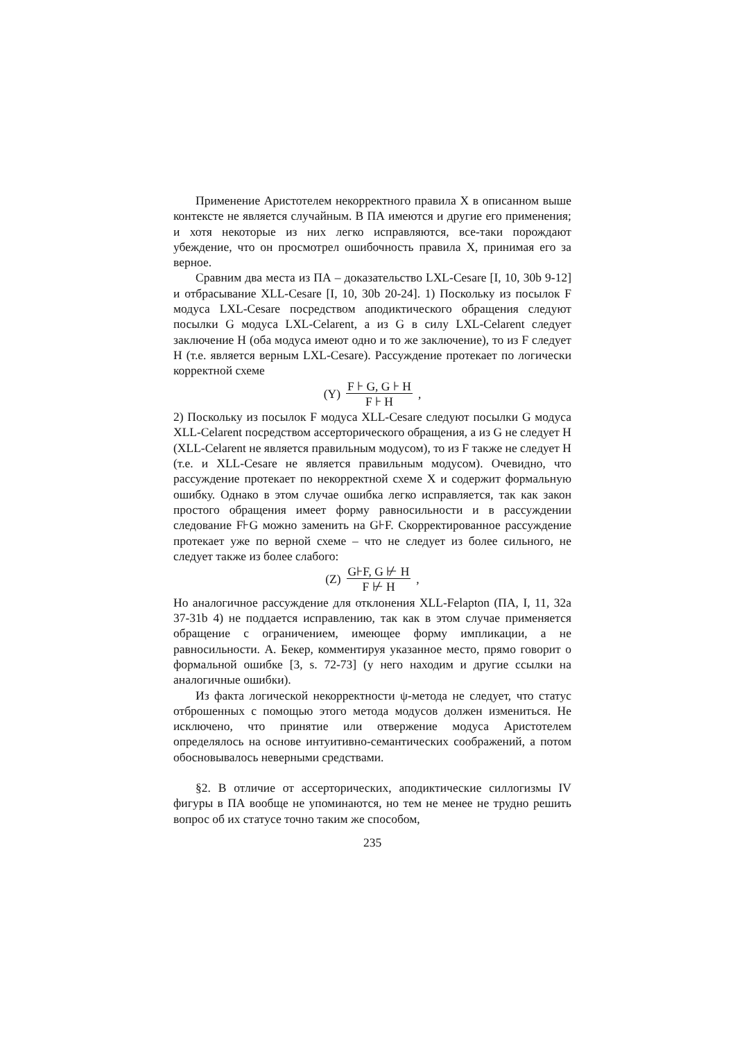Применение Аристотелем некорректного правила X в описанном выше контексте не является случайным. В ПА имеются и другие его применения; и хотя некоторые из них легко исправляются, все-таки порождают убеждение, что он просмотрел ошибочность правила X, принимая его за верное.
Сравним два места из ПА – доказательство LXL-Cesare [I, 10, 30b 9-12] и отбрасывание XLL-Cesare [I, 10, 30b 20-24]. 1) Поскольку из посылок F модуса LXL-Cesare посредством аподиктического обращения следуют посылки G модуса LXL-Celarent, а из G в силу LXL-Celarent следует заключение H (оба модуса имеют одно и то же заключение), то из F следует H (т.е. является верным LXL-Cesare). Рассуждение протекает по логически корректной схеме
(Y) F ⊦ G, G ⊦ H
F ⊦ H,
2) Поскольку из посылок F модуса XLL-Cesare следуют посылки G модуса XLL-Celarent посредством ассерторического обращения, а из G не следует H (XLL-Celarent не является правильным модусом), то из F также не следует H (т.е. и XLL-Cesare не является правильным модусом). Очевидно, что рассуждение протекает по некорректной схеме X и содержит формальную ошибку. Однако в этом случае ошибка легко исправляется, так как закон простого обращения имеет форму равносильности и в рассуждении следование F⊦G можно заменить на G⊦F. Скорректированное рассуждение протекает уже по верной схеме – что не следует из более сильного, не следует также из более слабого:
(Z) G⊦F, G ⊬ H
F ⊬ H,
Но аналогичное рассуждение для отклонения XLL-Felapton (ПА, I, 11, 32a 37-31b 4) не поддается исправлению, так как в этом случае применяется обращение с ограничением, имеющее форму импликации, а не равносильности. А. Бекер, комментируя указанное место, прямо говорит о формальной ошибке [3, s. 72-73] (у него находим и другие ссылки на аналогичные ошибки).
Из факта логической некорректности ψ-метода не следует, что статус отброшенных с помощью этого метода модусов должен измениться. Не исключено, что принятие или отвержение модуса Аристотелем определялось на основе интуитивно-семантических соображений, а потом обосновывалось неверными средствами.
§2. В отличие от ассерторических, аподиктические силлогизмы IV фигуры в ПА вообще не упоминаются, но тем не менее не трудно решить вопрос об их статусе точно таким же способом,
235